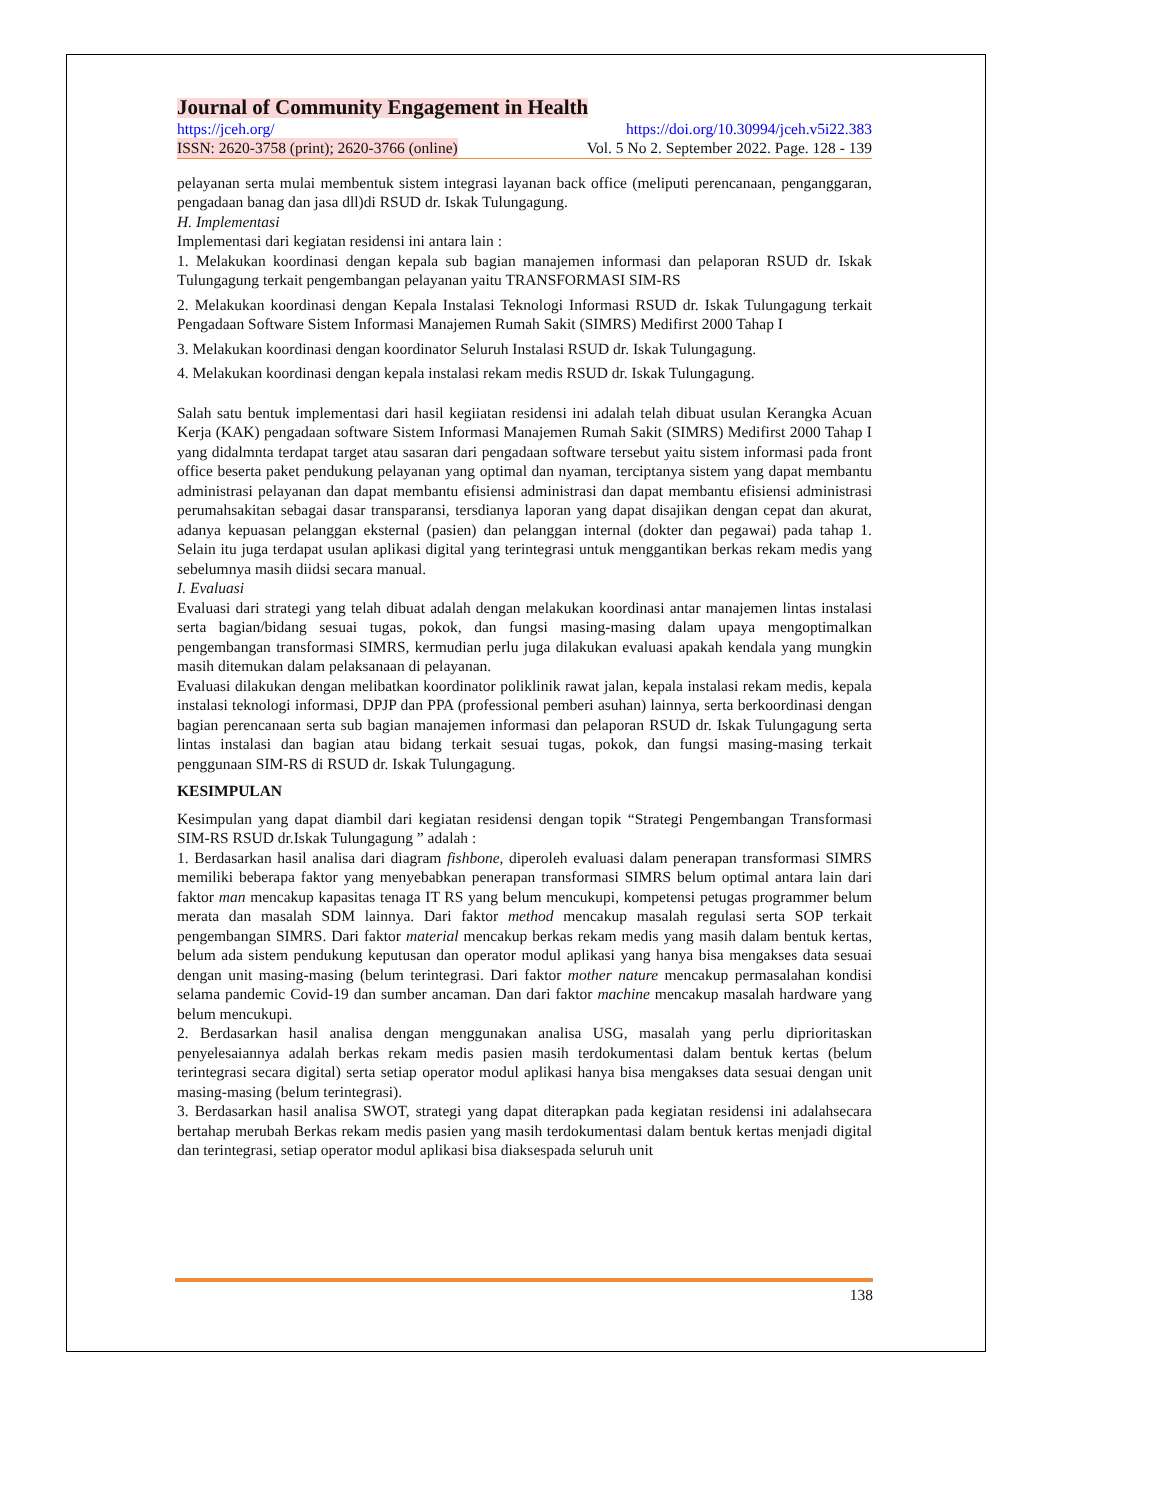Journal of Community Engagement in Health
https://jceh.org/ https://doi.org/10.30994/jceh.v5i22.383
ISSN: 2620-3758 (print); 2620-3766 (online) Vol. 5 No 2. September 2022. Page. 128 - 139
pelayanan serta mulai membentuk sistem integrasi layanan back office (meliputi perencanaan, penganggaran, pengadaan banag dan jasa dll)di RSUD dr. Iskak Tulungagung.
H. Implementasi
Implementasi dari kegiatan residensi ini antara lain :
1. Melakukan koordinasi dengan kepala sub bagian manajemen informasi dan pelaporan RSUD dr. Iskak Tulungagung terkait pengembangan pelayanan yaitu TRANSFORMASI SIM-RS
2. Melakukan koordinasi dengan Kepala Instalasi Teknologi Informasi RSUD dr. Iskak Tulungagung terkait Pengadaan Software Sistem Informasi Manajemen Rumah Sakit (SIMRS) Medifirst 2000 Tahap I
3. Melakukan koordinasi dengan koordinator Seluruh Instalasi RSUD dr. Iskak Tulungagung.
4. Melakukan koordinasi dengan kepala instalasi rekam medis RSUD dr. Iskak Tulungagung.
Salah satu bentuk implementasi dari hasil kegiiatan residensi ini adalah telah dibuat usulan Kerangka Acuan Kerja (KAK) pengadaan software Sistem Informasi Manajemen Rumah Sakit (SIMRS) Medifirst 2000 Tahap I yang didalmnta terdapat target atau sasaran dari pengadaan software tersebut yaitu sistem informasi pada front office beserta paket pendukung pelayanan yang optimal dan nyaman, terciptanya sistem yang dapat membantu administrasi pelayanan dan dapat membantu efisiensi administrasi dan dapat membantu efisiensi administrasi perumahsakitan sebagai dasar transparansi, tersdianya laporan yang dapat disajikan dengan cepat dan akurat, adanya kepuasan pelanggan eksternal (pasien) dan pelanggan internal (dokter dan pegawai) pada tahap 1. Selain itu juga terdapat usulan aplikasi digital yang terintegrasi untuk menggantikan berkas rekam medis yang sebelumnya masih diidsi secara manual.
I. Evaluasi
Evaluasi dari strategi yang telah dibuat adalah dengan melakukan koordinasi antar manajemen lintas instalasi serta bagian/bidang sesuai tugas, pokok, dan fungsi masing-masing dalam upaya mengoptimalkan pengembangan transformasi SIMRS, kermudian perlu juga dilakukan evaluasi apakah kendala yang mungkin masih ditemukan dalam pelaksanaan di pelayanan.
Evaluasi dilakukan dengan melibatkan koordinator poliklinik rawat jalan, kepala instalasi rekam medis, kepala instalasi teknologi informasi, DPJP dan PPA (professional pemberi asuhan) lainnya, serta berkoordinasi dengan bagian perencanaan serta sub bagian manajemen informasi dan pelaporan RSUD dr. Iskak Tulungagung serta lintas instalasi dan bagian atau bidang terkait sesuai tugas, pokok, dan fungsi masing-masing terkait penggunaan SIM-RS di RSUD dr. Iskak Tulungagung.
KESIMPULAN
Kesimpulan yang dapat diambil dari kegiatan residensi dengan topik “Strategi Pengembangan Transformasi SIM-RS RSUD dr.Iskak Tulungagung ” adalah :
1. Berdasarkan hasil analisa dari diagram fishbone, diperoleh evaluasi dalam penerapan transformasi SIMRS memiliki beberapa faktor yang menyebabkan penerapan transformasi SIMRS belum optimal antara lain dari faktor man mencakup kapasitas tenaga IT RS yang belum mencukupi, kompetensi petugas programmer belum merata dan masalah SDM lainnya. Dari faktor method mencakup masalah regulasi serta SOP terkait pengembangan SIMRS. Dari faktor material mencakup berkas rekam medis yang masih dalam bentuk kertas, belum ada sistem pendukung keputusan dan operator modul aplikasi yang hanya bisa mengakses data sesuai dengan unit masing-masing (belum terintegrasi. Dari faktor mother nature mencakup permasalahan kondisi selama pandemic Covid-19 dan sumber ancaman. Dan dari faktor machine mencakup masalah hardware yang belum mencukupi.
2. Berdasarkan hasil analisa dengan menggunakan analisa USG, masalah yang perlu diprioritaskan penyelesaiannya adalah berkas rekam medis pasien masih terdokumentasi dalam bentuk kertas (belum terintegrasi secara digital) serta setiap operator modul aplikasi hanya bisa mengakses data sesuai dengan unit masing-masing (belum terintegrasi).
3. Berdasarkan hasil analisa SWOT, strategi yang dapat diterapkan pada kegiatan residensi ini adalahsecara bertahap merubah Berkas rekam medis pasien yang masih terdokumentasi dalam bentuk kertas menjadi digital dan terintegrasi, setiap operator modul aplikasi bisa diaksespada seluruh unit
138